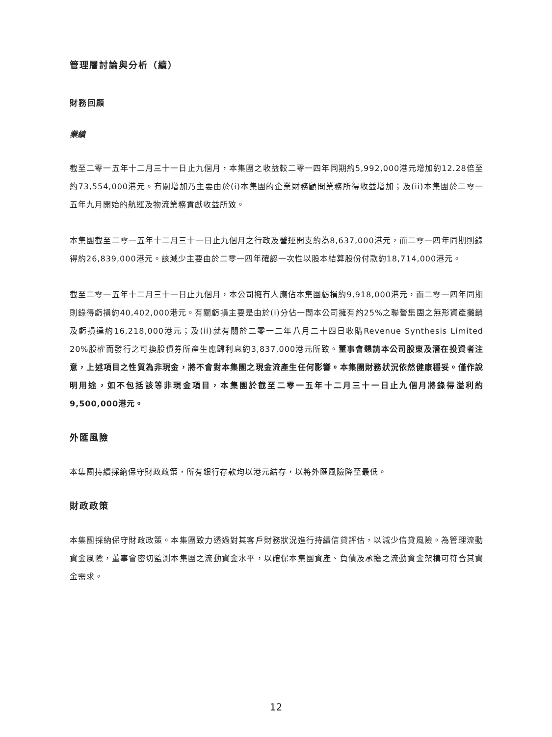管理層討論與分析（續）
財務回顧
業績
截至二零一五年十二月三十一日止九個月，本集團之收益較二零一四年同期約5,992,000港元增加約12.28倍至約73,554,000港元。有關增加乃主要由於(i)本集團的企業財務顧問業務所得收益增加；及(ii)本集團於二零一五年九月開始的航運及物流業務貢獻收益所致。
本集團截至二零一五年十二月三十一日止九個月之行政及營運開支約為8,637,000港元，而二零一四年同期則錄得約26,839,000港元。該減少主要由於二零一四年確認一次性以股本結算股份付款約18,714,000港元。
截至二零一五年十二月三十一日止九個月，本公司擁有人應佔本集團虧損約9,918,000港元，而二零一四年同期則錄得虧損約40,402,000港元。有關虧損主要是由於(i)分佔一間本公司擁有約25%之聯營集團之無形資產攤銷及虧損達約16,218,000港元；及(ii)就有關於二零一二年八月二十四日收購Revenue Synthesis Limited 20%股權而發行之可換股債券所產生應歸利息約3,837,000港元所致。董事會懇請本公司股東及潛在投資者注意，上述項目之性質為非現金，將不會對本集團之現金流產生任何影響。本集團財務狀況依然健康穩妥。僅作說明用途，如不包括該等非現金項目，本集團於截至二零一五年十二月三十一日止九個月將錄得溢利約9,500,000港元。
外匯風險
本集團持續採納保守財政政策，所有銀行存款均以港元結存，以將外匯風險降至最低。
財政政策
本集團採納保守財政政策。本集團致力透過對其客戶財務狀況進行持續信貸評估，以減少信貸風險。為管理流動資金風險，董事會密切監測本集團之流動資金水平，以確保本集團資產、負債及承擔之流動資金架構可符合其資金需求。
12